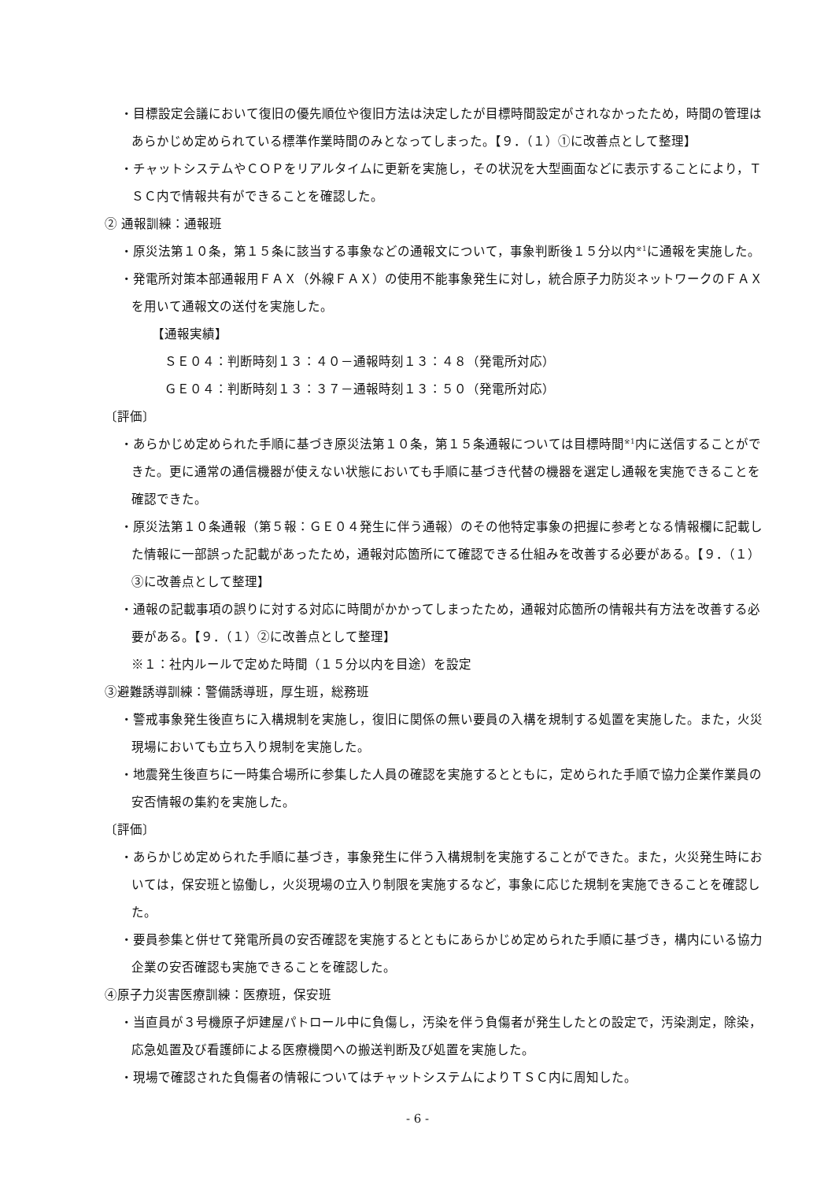・目標設定会議において復旧の優先順位や復旧方法は決定したが目標時間設定がされなかったため，時間の管理はあらかじめ定められている標準作業時間のみとなってしまった。【９．（１）①に改善点として整理】
・チャットシステムやＣＯＰをリアルタイムに更新を実施し，その状況を大型画面などに表示することにより，ＴＳＣ内で情報共有ができることを確認した。
② 通報訓練：通報班
・原災法第１０条，第１５条に該当する事象などの通報文について，事象判断後１５分以内<sup>※1</sup>に通報を実施した。
・発電所対策本部通報用ＦＡＸ（外線ＦＡＸ）の使用不能事象発生に対し，統合原子力防災ネットワークのＦＡＸを用いて通報文の送付を実施した。
【通報実績】
ＳＥ０４：判断時刻１３：４０－通報時刻１３：４８（発電所対応）
ＧＥ０４：判断時刻１３：３７－通報時刻１３：５０（発電所対応）
〔評価〕
・あらかじめ定められた手順に基づき原災法第１０条，第１５条通報については目標時間<sup>※1</sup>内に送信することができた。更に通常の通信機器が使えない状態においても手順に基づき代替の機器を選定し通報を実施できることを確認できた。
・原災法第１０条通報（第５報：ＧＥ０４発生に伴う通報）のその他特定事象の把握に参考となる情報欄に記載した情報に一部誤った記載があったため，通報対応箇所にて確認できる仕組みを改善する必要がある。【９．（１）③に改善点として整理】
・通報の記載事項の誤りに対する対応に時間がかかってしまったため，通報対応箇所の情報共有方法を改善する必要がある。【９．（１）②に改善点として整理】
※１：社内ルールで定めた時間（１５分以内を目途）を設定
③避難誘導訓練：警備誘導班，厚生班，総務班
・警戒事象発生後直ちに入構規制を実施し，復旧に関係の無い要員の入構を規制する処置を実施した。また，火災現場においても立ち入り規制を実施した。
・地震発生後直ちに一時集合場所に参集した人員の確認を実施するとともに，定められた手順で協力企業作業員の安否情報の集約を実施した。
〔評価〕
・あらかじめ定められた手順に基づき，事象発生に伴う入構規制を実施することができた。また，火災発生時においては，保安班と協働し，火災現場の立入り制限を実施するなど，事象に応じた規制を実施できることを確認した。
・要員参集と併せて発電所員の安否確認を実施するとともにあらかじめ定められた手順に基づき，構内にいる協力企業の安否確認も実施できることを確認した。
④原子力災害医療訓練：医療班，保安班
・当直員が３号機原子炉建屋パトロール中に負傷し，汚染を伴う負傷者が発生したとの設定で，汚染測定，除染，応急処置及び看護師による医療機関への搬送判断及び処置を実施した。
・現場で確認された負傷者の情報についてはチャットシステムによりＴＳＣ内に周知した。
- 6 -